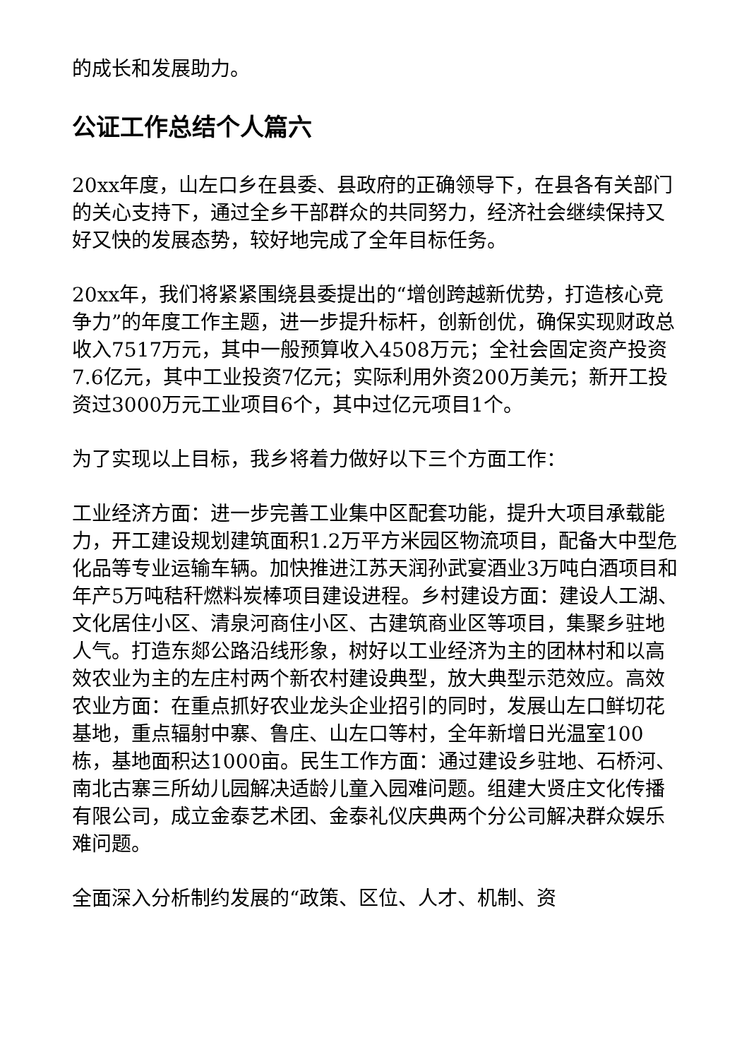的成长和发展助力。
公证工作总结个人篇六
20xx年度，山左口乡在县委、县政府的正确领导下，在县各有关部门的关心支持下，通过全乡干部群众的共同努力，经济社会继续保持又好又快的发展态势，较好地完成了全年目标任务。
20xx年，我们将紧紧围绕县委提出的“增创跨越新优势，打造核心竞争力”的年度工作主题，进一步提升标杆，创新创优，确保实现财政总收入7517万元，其中一般预算收入4508万元；全社会固定资产投资7.6亿元，其中工业投资7亿元；实际利用外资200万美元；新开工投资过3000万元工业项目6个，其中过亿元项目1个。
为了实现以上目标，我乡将着力做好以下三个方面工作：
工业经济方面：进一步完善工业集中区配套功能，提升大项目承载能力，开工建设规划建筑面积1.2万平方米园区物流项目，配备大中型危化品等专业运输车辆。加快推进江苏天润孙武宴酒业3万吨白酒项目和年产5万吨秸秆燃料炭棒项目建设进程。乡村建设方面：建设人工湖、文化居住小区、清泉河商住小区、古建筑商业区等项目，集聚乡驻地人气。打造东郯公路沿线形象，树好以工业经济为主的团林村和以高效农业为主的左庄村两个新农村建设典型，放大典型示范效应。高效农业方面：在重点抓好农业龙头企业招引的同时，发展山左口鲜切花基地，重点辐射中寨、鲁庄、山左口等村，全年新增日光温室100栋，基地面积达1000亩。民生工作方面：通过建设乡驻地、石桥河、南北古寨三所幼儿园解决适龄儿童入园难问题。组建大贤庄文化传播有限公司，成立金泰艺术团、金泰礼仪庆典两个分公司解决群众娱乐难问题。
全面深入分析制约发展的“政策、区位、人才、机制、资